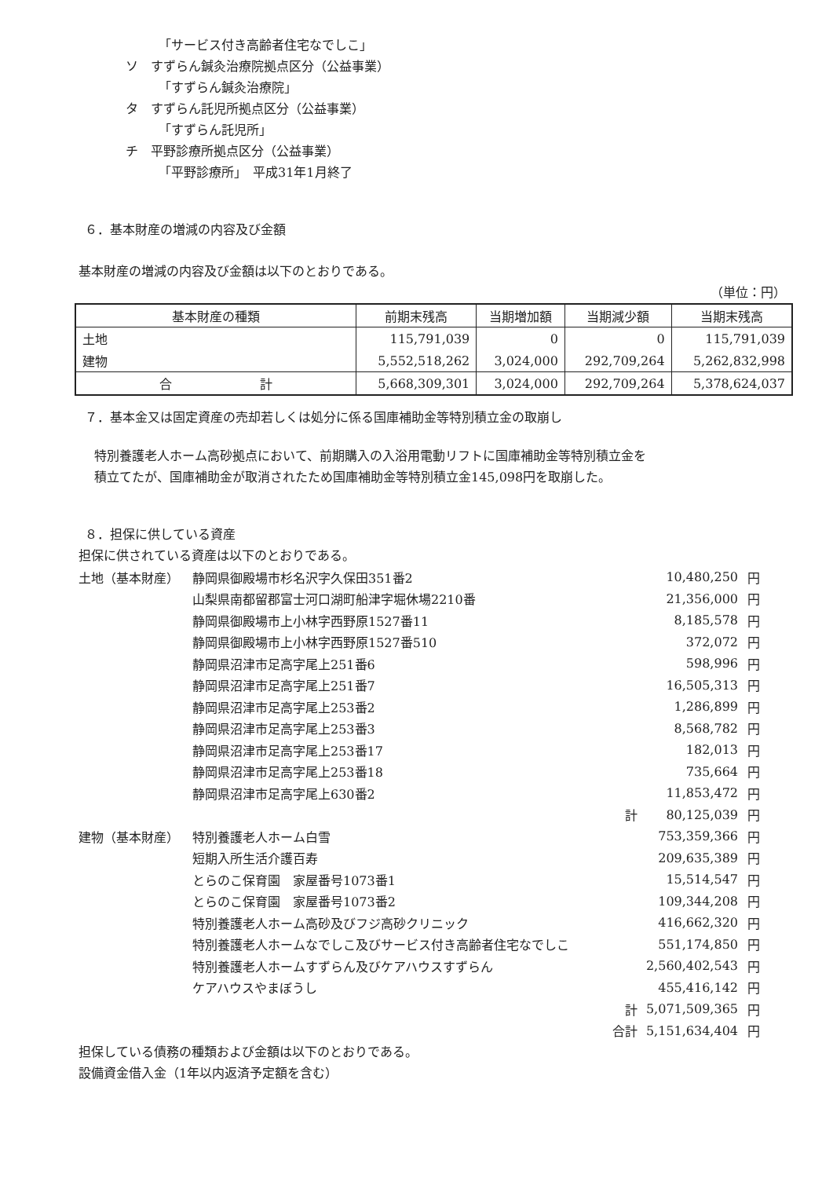「サービス付き高齢者住宅なでしこ」
ソ　すずらん鍼灸治療院拠点区分（公益事業）
「すずらん鍼灸治療院」
タ　すずらん託児所拠点区分（公益事業）
「すずらん託児所」
チ　平野診療所拠点区分（公益事業）
「平野診療所」　平成31年1月終了
６．基本財産の増減の内容及び金額
基本財産の増減の内容及び金額は以下のとおりである。
（単位：円）
| 基本財産の種類 | 前期末残高 | 当期増加額 | 当期減少額 | 当期末残高 |
| --- | --- | --- | --- | --- |
| 土地 | 115,791,039 | 0 | 0 | 115,791,039 |
| 建物 | 5,552,518,262 | 3,024,000 | 292,709,264 | 5,262,832,998 |
| 合 計 | 5,668,309,301 | 3,024,000 | 292,709,264 | 5,378,624,037 |
７．基本金又は固定資産の売却若しくは処分に係る国庫補助金等特別積立金の取崩し
特別養護老人ホーム高砂拠点において、前期購入の入浴用電動リフトに国庫補助金等特別積立金を
積立てたが、国庫補助金が取消されたため国庫補助金等特別積立金145,098円を取崩した。
８．担保に供している資産
担保に供されている資産は以下のとおりである。
| 土地（基本財産） | 静岡県御殿場市杉名沢字久保田351番2 | | 10,480,250 | 円 |
| | 山梨県南都留郡富士河口湖町船津字堀休場2210番 | | 21,356,000 | 円 |
| | 静岡県御殿場市上小林字西野原1527番11 | | 8,185,578 | 円 |
| | 静岡県御殿場市上小林字西野原1527番510 | | 372,072 | 円 |
| | 静岡県沼津市足高字尾上251番6 | | 598,996 | 円 |
| | 静岡県沼津市足高字尾上251番7 | | 16,505,313 | 円 |
| | 静岡県沼津市足高字尾上253番2 | | 1,286,899 | 円 |
| | 静岡県沼津市足高字尾上253番3 | | 8,568,782 | 円 |
| | 静岡県沼津市足高字尾上253番17 | | 182,013 | 円 |
| | 静岡県沼津市足高字尾上253番18 | | 735,664 | 円 |
| | 静岡県沼津市足高字尾上630番2 | | 11,853,472 | 円 |
| | | 計 | 80,125,039 | 円 |
| 建物（基本財産） | 特別養護老人ホーム白雪 | | 753,359,366 | 円 |
| | 短期入所生活介護百寿 | | 209,635,389 | 円 |
| | とらのこ保育園 家屋番号1073番1 | | 15,514,547 | 円 |
| | とらのこ保育園 家屋番号1073番2 | | 109,344,208 | 円 |
| | 特別養護老人ホーム高砂及びフジ高砂クリニック | | 416,662,320 | 円 |
| | 特別養護老人ホームなでしこ及びサービス付き高齢者住宅なでしこ | | 551,174,850 | 円 |
| | 特別養護老人ホームすずらん及びケアハウスすずらん | | 2,560,402,543 | 円 |
| | ケアハウスやまぼうし | | 455,416,142 | 円 |
| | | 計 | 5,071,509,365 | 円 |
| | | 合計 | 5,151,634,404 | 円 |
担保している債務の種類および金額は以下のとおりである。
設備資金借入金（1年以内返済予定額を含む）